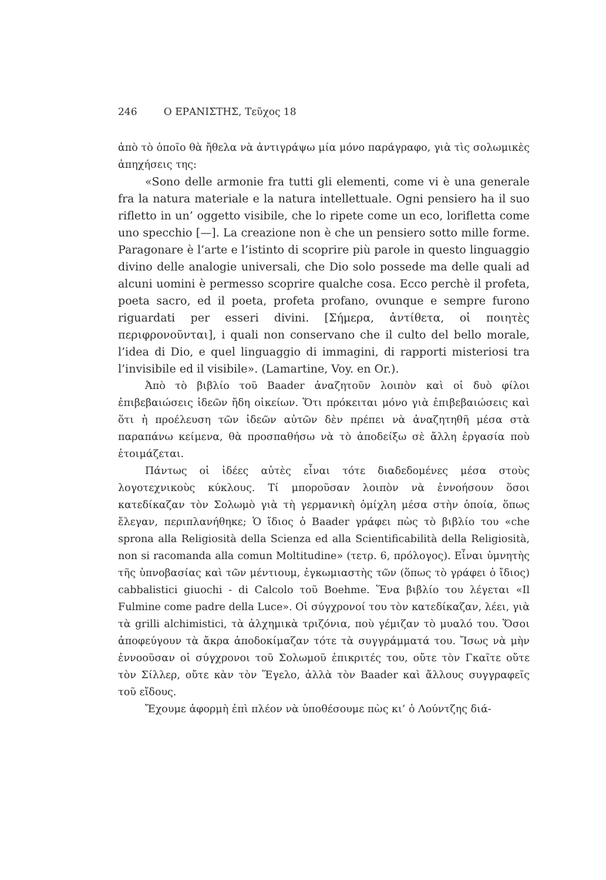246 Ο ΕΡΑΝΙΣΤΗΣ, Τεῦχος 18
ἀπὸ τὸ ὁποῖο θὰ ἤθελα νὰ ἀντιγράψω μία μόνο παράγραφο, γιὰ τὶς σολωμικὲς ἀπηχήσεις της:
«Sono delle armonie fra tutti gli elementi, come vi è una generale fra la natura materiale e la natura intellettuale. Ogni pensiero ha il suo rifletto in un’ oggetto visibile, che lo ripete come un eco, lorifletta come uno specchio [—]. La creazione non è che un pensiero sotto mille forme. Paragonare è l’arte e l’istinto di scoprire più parole in questo linguaggio divino delle analogie universali, che Dio solo possede ma delle quali ad alcuni uomini è permesso scoprire qualche cosa. Ecco perchè il profeta, poeta sacro, ed il poeta, profeta profano, ovunque e sempre furono riguardati per esseri divini. [Σήμερα, ἀντίθετα, οἱ ποιητὲς περιφρονοῦνται], i quali non conservano che il culto del bello morale, l’idea di Dio, e quel linguaggio di immagini, di rapporti misteriosi tra l’invisibile ed il visibile». (Lamartine, Voy. en Or.).
Ἀπὸ τὸ βιβλίο τοῦ Baader ἀναζητοῦν λοιπὸν καὶ οἱ δυὸ φίλοι ἐπιβεβαιώσεις ἰδεῶν ἤδη οἰκείων. Ὅτι πρόκειται μόνο γιὰ ἐπιβεβαιώσεις καὶ ὅτι ἡ προέλευση τῶν ἰδεῶν αὐτῶν δὲν πρέπει νὰ ἀναζητηθῆ μέσα στὰ παραπάνω κείμενα, θὰ προσπαθήσω νὰ τὸ ἀποδείξω σὲ ἄλλη ἐργασία ποὺ ἑτοιμάζεται.
Πάντως οἱ ἰδέες αὐτὲς εἶναι τότε διαδεδομένες μέσα στοὺς λογοτεχνικοὺς κύκλους. Τί μποροῦσαν λοιπὸν νὰ ἐννοήσουν ὅσοι κατεδίκαζαν τὸν Σολωμὸ γιὰ τὴ γερμανικὴ ὁμίχλη μέσα στὴν ὁποία, ὅπως ἔλεγαν, περιπλανήθηκε; Ὁ ἴδιος ὁ Baader γράφει πὼς τὸ βιβλίο του «che sprona alla Religiosità della Scienza ed alla Scientificabilità della Religiosità, non si racomanda alla comun Moltitudine» (τετρ. 6, πρόλογος). Εἶναι ὑμνητὴς τῆς ὑπνοβασίας καὶ τῶν μέντιουμ, ἐγκωμιαστὴς τῶν (ὅπως τὸ γράφει ὁ ἴδιος) cabbalistici giuochi - di Calcolo τοῦ Boehme. Ἕνα βιβλίο του λέγεται «Il Fulmine come padre della Luce». Οἱ σύγχρονοί του τὸν κατεδίκαζαν, λέει, γιὰ τὰ grilli alchimistici, τὰ ἀλχημικὰ τριζόνια, ποὺ γέμιζαν τὸ μυαλό του. Ὅσοι ἀποφεύγουν τὰ ἄκρα ἀποδοκίμαζαν τότε τὰ συγγράμματά του. Ἴσως νὰ μὴν ἐννοοῦσαν οἱ σύγχρονοι τοῦ Σολωμοῦ ἐπικριτές του, οὔτε τὸν Γκαῖτε οὔτε τὸν Σίλλερ, οὔτε κὰν τὸν Ἕγελο, ἀλλὰ τὸν Baader καὶ ἄλλους συγγραφεῖς τοῦ εἴδους.
Ἔχουμε ἀφορμὴ ἐπὶ πλέον νὰ ὑποθέσουμε πὼς κι’ ὁ Λούντζης διά-